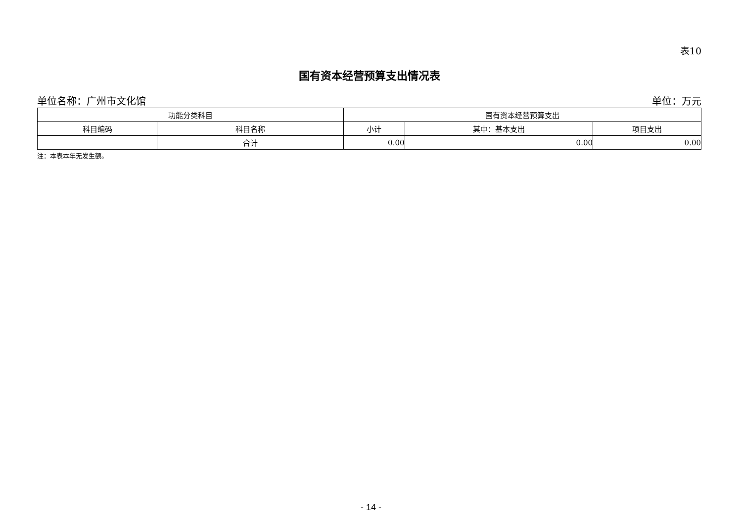表10
国有资本经营预算支出情况表
单位名称：广州市文化馆 单位：万元
| 功能分类科目 | | 国有资本经营预算支出 | | |
| --- | --- | --- | --- | --- |
| 科目编码 | 科目名称 | 小计 | 其中：基本支出 | 项目支出 |
| | 合计 | 0.00 | 0.00 | 0.00 |
注：本表本年无发生额。
- 14 -